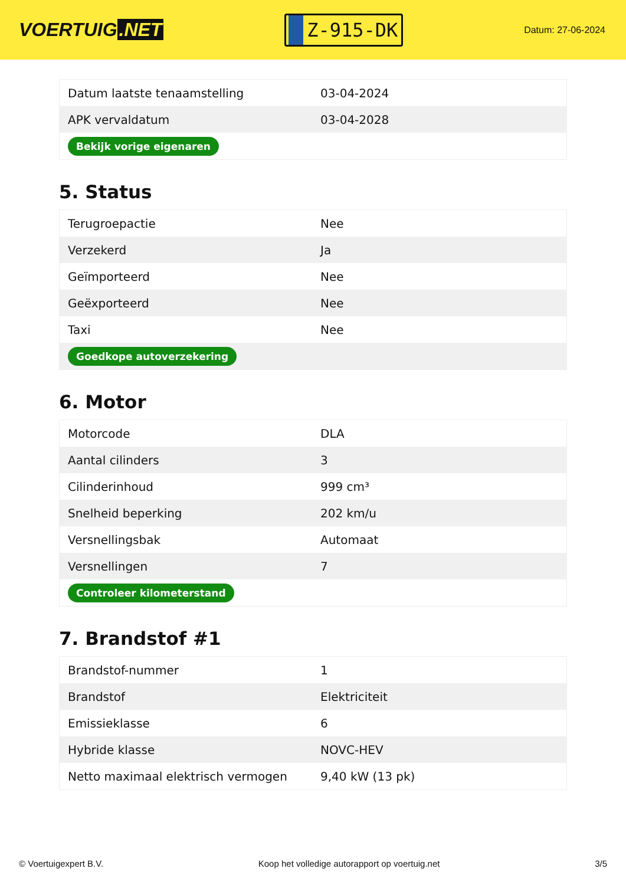VOERTUIG.NET
Z-915-DK
Datum: 27-06-2024
| Datum laatste tenaamstelling | 03-04-2024 |
| APK vervaldatum | 03-04-2028 |
| Bekijk vorige eigenaren | |
5. Status
| Terugroepactie | Nee |
| Verzekerd | Ja |
| Geïmporteerd | Nee |
| Geëxporteerd | Nee |
| Taxi | Nee |
| Goedkope autoverzekering | |
6. Motor
| Motorcode | DLA |
| Aantal cilinders | 3 |
| Cilinderinhoud | 999 cm³ |
| Snelheid beperking | 202 km/u |
| Versnellingsbak | Automaat |
| Versnellingen | 7 |
| Controleer kilometerstand | |
7. Brandstof #1
| Brandstof-nummer | 1 |
| Brandstof | Elektriciteit |
| Emissieklasse | 6 |
| Hybride klasse | NOVC-HEV |
| Netto maximaal elektrisch vermogen | 9,40 kW (13 pk) |
© Voertuigexpert B.V. Koop het volledige autorapport op voertuig.net 3/5